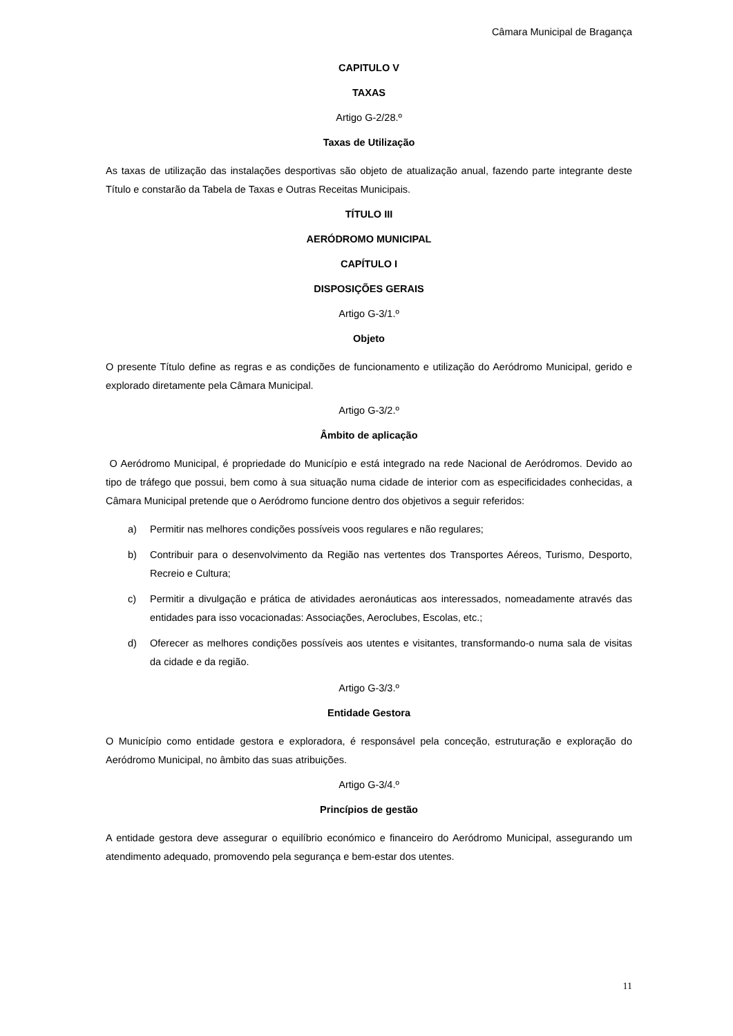Câmara Municipal de Bragança
CAPITULO V
TAXAS
Artigo G-2/28.º
Taxas de Utilização
As taxas de utilização das instalações desportivas são objeto de atualização anual, fazendo parte integrante deste Título e constarão da Tabela de Taxas e Outras Receitas Municipais.
TÍTULO III
AERÓDROMO MUNICIPAL
CAPÍTULO I
DISPOSIÇÕES GERAIS
Artigo G-3/1.º
Objeto
O presente Título define as regras e as condições de funcionamento e utilização do Aeródromo Municipal, gerido e explorado diretamente pela Câmara Municipal.
Artigo G-3/2.º
Âmbito de aplicação
O Aeródromo Municipal, é propriedade do Município e está integrado na rede Nacional de Aeródromos. Devido ao tipo de tráfego que possui, bem como à sua situação numa cidade de interior com as especificidades conhecidas, a Câmara Municipal pretende que o Aeródromo funcione dentro dos objetivos a seguir referidos:
a) Permitir nas melhores condições possíveis voos regulares e não regulares;
b) Contribuir para o desenvolvimento da Região nas vertentes dos Transportes Aéreos, Turismo, Desporto, Recreio e Cultura;
c) Permitir a divulgação e prática de atividades aeronáuticas aos interessados, nomeadamente através das entidades para isso vocacionadas: Associações, Aeroclubes, Escolas, etc.;
d) Oferecer as melhores condições possíveis aos utentes e visitantes, transformando-o numa sala de visitas da cidade e da região.
Artigo G-3/3.º
Entidade Gestora
O Município como entidade gestora e exploradora, é responsável pela conceção, estruturação e exploração do Aeródromo Municipal, no âmbito das suas atribuições.
Artigo G-3/4.º
Princípios de gestão
A entidade gestora deve assegurar o equilíbrio económico e financeiro do Aeródromo Municipal, assegurando um atendimento adequado, promovendo pela segurança e bem-estar dos utentes.
11